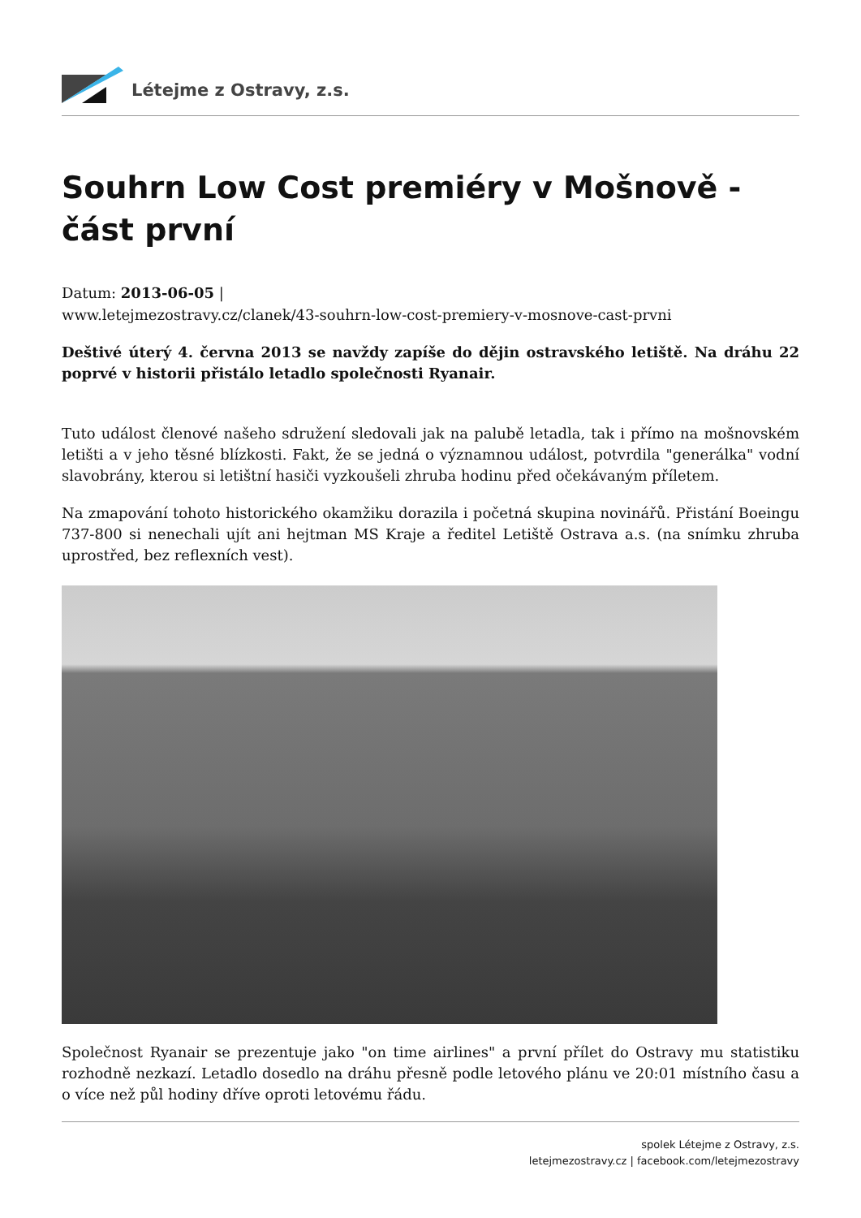Létejme z Ostravy, z.s.
Souhrn Low Cost premiéry v Mošnově - část první
Datum: 2013-06-05 |
www.letejmezostravy.cz/clanek/43-souhrn-low-cost-premiery-v-mosnove-cast-prvni
Deštivé úterý 4. června 2013 se navždy zapíše do dějin ostravského letiště. Na dráhu 22 poprvé v historii přistálo letadlo společnosti Ryanair.
Tuto událost členové našeho sdružení sledovali jak na palubě letadla, tak i přímo na mošnovském letišti a v jeho těsné blízkosti. Fakt, že se jedná o významnou událost, potvrdila "generálka" vodní slavobrány, kterou si letištní hasiči vyzkoušeli zhruba hodinu před očekávaným příletem.
Na zmapování tohoto historického okamžiku dorazila i početná skupina novinářů. Přistání Boeingu 737-800 si nenechali ujít ani hejtman MS Kraje a ředitel Letiště Ostrava a.s. (na snímku zhruba uprostřed, bez reflexních vest).
Společnost Ryanair se prezentuje jako "on time airlines" a první přílet do Ostravy mu statistiku rozhodně nezkazí. Letadlo dosedlo na dráhu přesně podle letového plánu ve 20:01 místního času a o více než půl hodiny dříve oproti letovému řádu.
spolek Létejme z Ostravy, z.s.
letejmezostravy.cz | facebook.com/letejmezostravy